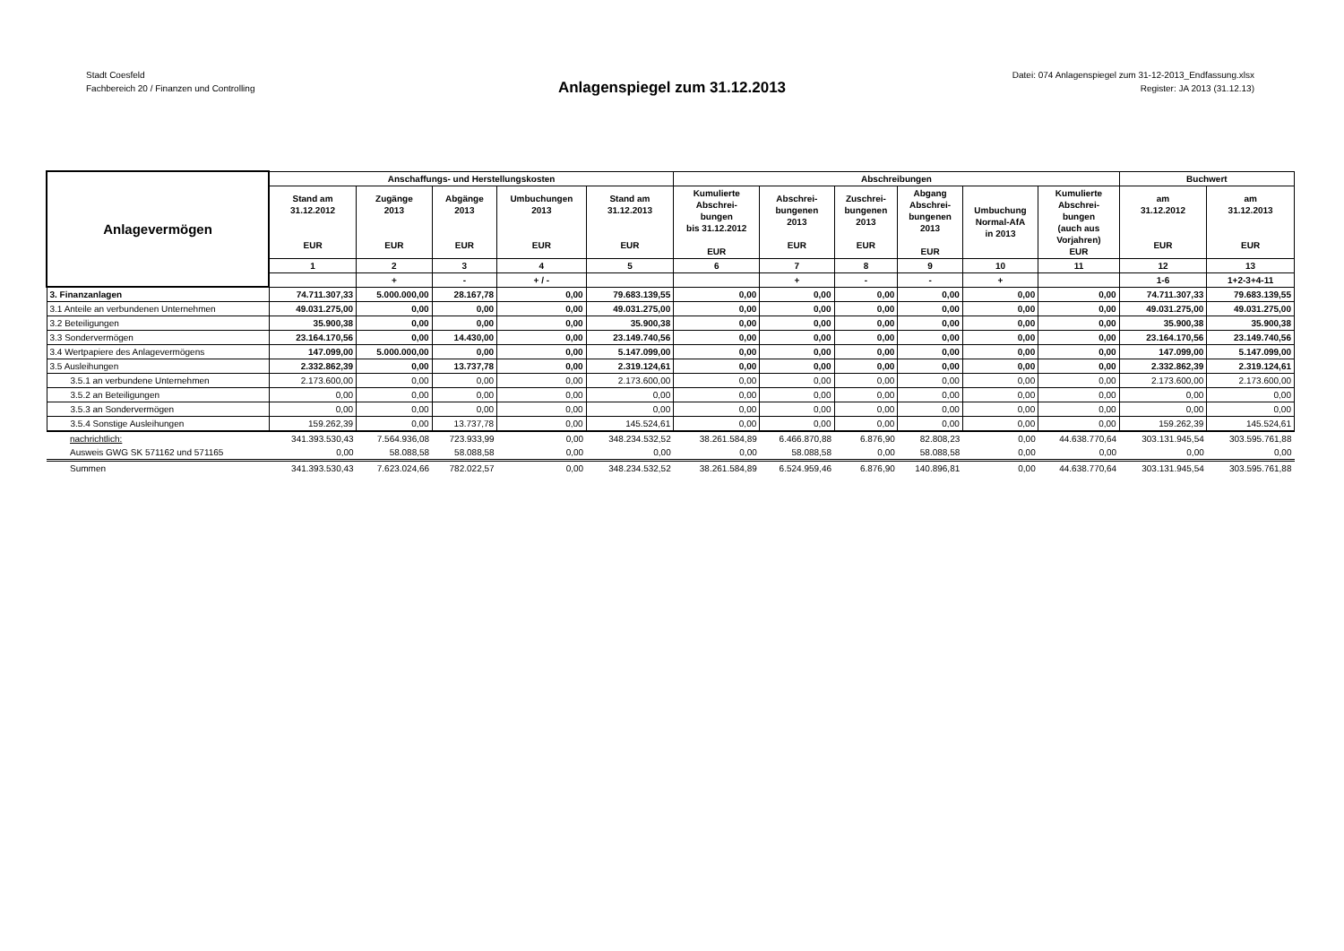Stadt Coesfeld
Fachbereich 20 / Finanzen und Controlling
Datei: 074 Anlagenspiegel zum 31-12-2013_Endfassung.xlsx
Register: JA 2013 (31.12.13)
Anlagenspiegel zum 31.12.2013
| Anlagevermögen | Anschaffungs- und Herstellungskosten | | | | | Abschreibungen | | | | | | Buchwert | |
| --- | --- | --- | --- | --- | --- | --- | --- | --- | --- | --- | --- | --- | --- |
| | Stand am 31.12.2012 EUR | Zugänge 2013 EUR | Abgänge 2013 EUR | Umbuchungen 2013 EUR | Stand am 31.12.2013 EUR | Kumulierte Abschrei- bungen bis 31.12.2012 EUR | Abschrei- bungenen 2013 EUR | Zuschrei- bungenen 2013 EUR | Abgang Abschrei- bungenen 2013 EUR | Umbuchung Normal-AfA in 2013 | Kumulierte Abschrei- bungen (auch aus Vorjahren) EUR | am 31.12.2012 EUR | am 31.12.2013 EUR |
| | 1 | 2 | 3 | 4 | 5 | 6 | 7 | 8 | 9 | 10 | 11 | 12 | 13 |
| | | + | - | + / - | | | + | - | - | + | | 1-6 | 1+2-3+4-11 |
| 3. Finanzanlagen | 74.711.307,33 | 5.000.000,00 | 28.167,78 | 0,00 | 79.683.139,55 | 0,00 | 0,00 | 0,00 | 0,00 | 0,00 | 0,00 | 74.711.307,33 | 79.683.139,55 |
| 3.1 Anteile an verbundenen Unternehmen | 49.031.275,00 | 0,00 | 0,00 | 0,00 | 49.031.275,00 | 0,00 | 0,00 | 0,00 | 0,00 | 0,00 | 0,00 | 49.031.275,00 | 49.031.275,00 |
| 3.2 Beteiligungen | 35.900,38 | 0,00 | 0,00 | 0,00 | 35.900,38 | 0,00 | 0,00 | 0,00 | 0,00 | 0,00 | 0,00 | 35.900,38 | 35.900,38 |
| 3.3 Sondervermögen | 23.164.170,56 | 0,00 | 14.430,00 | 0,00 | 23.149.740,56 | 0,00 | 0,00 | 0,00 | 0,00 | 0,00 | 0,00 | 23.164.170,56 | 23.149.740,56 |
| 3.4 Wertpapiere des Anlagevermögens | 147.099,00 | 5.000.000,00 | 0,00 | 0,00 | 5.147.099,00 | 0,00 | 0,00 | 0,00 | 0,00 | 0,00 | 0,00 | 147.099,00 | 5.147.099,00 |
| 3.5 Ausleihungen | 2.332.862,39 | 0,00 | 13.737,78 | 0,00 | 2.319.124,61 | 0,00 | 0,00 | 0,00 | 0,00 | 0,00 | 0,00 | 2.332.862,39 | 2.319.124,61 |
| 3.5.1 an verbundene Unternehmen | 2.173.600,00 | 0,00 | 0,00 | 0,00 | 2.173.600,00 | 0,00 | 0,00 | 0,00 | 0,00 | 0,00 | 0,00 | 2.173.600,00 | 2.173.600,00 |
| 3.5.2 an Beteiligungen | 0,00 | 0,00 | 0,00 | 0,00 | 0,00 | 0,00 | 0,00 | 0,00 | 0,00 | 0,00 | 0,00 | 0,00 | 0,00 |
| 3.5.3 an Sondervermögen | 0,00 | 0,00 | 0,00 | 0,00 | 0,00 | 0,00 | 0,00 | 0,00 | 0,00 | 0,00 | 0,00 | 0,00 | 0,00 |
| 3.5.4 Sonstige Ausleihungen | 159.262,39 | 0,00 | 13.737,78 | 0,00 | 145.524,61 | 0,00 | 0,00 | 0,00 | 0,00 | 0,00 | 0,00 | 159.262,39 | 145.524,61 |
| nachrichtlich: | 341.393.530,43 | 7.564.936,08 | 723.933,99 | 0,00 | 348.234.532,52 | 38.261.584,89 | 6.466.870,88 | 6.876,90 | 82.808,23 | 0,00 | 44.638.770,64 | 303.131.945,54 | 303.595.761,88 |
| Ausweis GWG SK 571162 und 571165 | 0,00 | 58.088,58 | 58.088,58 | 0,00 | 0,00 | 0,00 | 58.088,58 | 0,00 | 58.088,58 | 0,00 | 0,00 | 0,00 | 0,00 |
| Summen | 341.393.530,43 | 7.623.024,66 | 782.022,57 | 0,00 | 348.234.532,52 | 38.261.584,89 | 6.524.959,46 | 6.876,90 | 140.896,81 | 0,00 | 44.638.770,64 | 303.131.945,54 | 303.595.761,88 |